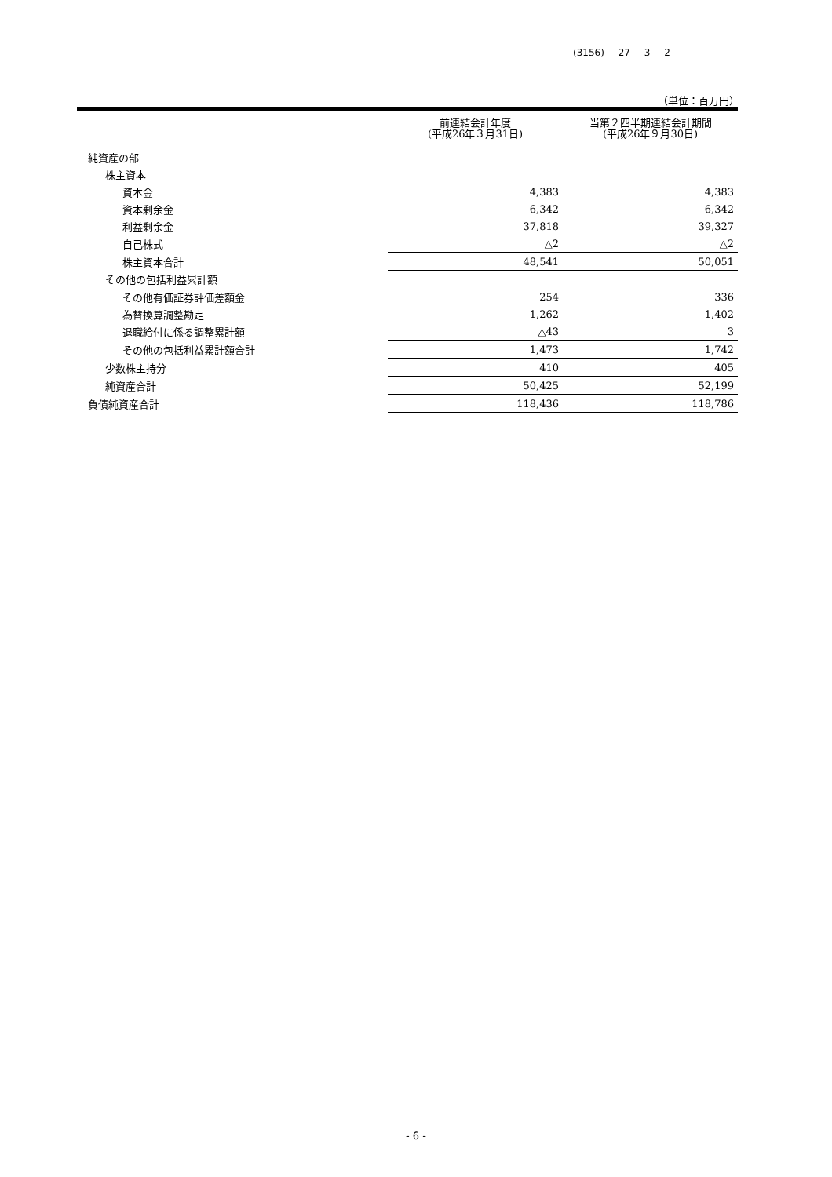(3156) 27 3 2
（単位：百万円）
| | 前連結会計年度 (平成26年３月31日) | 当第２四半期連結会計期間 (平成26年９月30日) |
| --- | --- | --- |
| 純資産の部 | | |
| 株主資本 | | |
| 資本金 | 4,383 | 4,383 |
| 資本剰余金 | 6,342 | 6,342 |
| 利益剰余金 | 37,818 | 39,327 |
| 自己株式 | △2 | △2 |
| 株主資本合計 | 48,541 | 50,051 |
| その他の包括利益累計額 | | |
| その他有価証券評価差額金 | 254 | 336 |
| 為替換算調整勘定 | 1,262 | 1,402 |
| 退職給付に係る調整累計額 | △43 | 3 |
| その他の包括利益累計額合計 | 1,473 | 1,742 |
| 少数株主持分 | 410 | 405 |
| 純資産合計 | 50,425 | 52,199 |
| 負債純資産合計 | 118,436 | 118,786 |
- 6 -